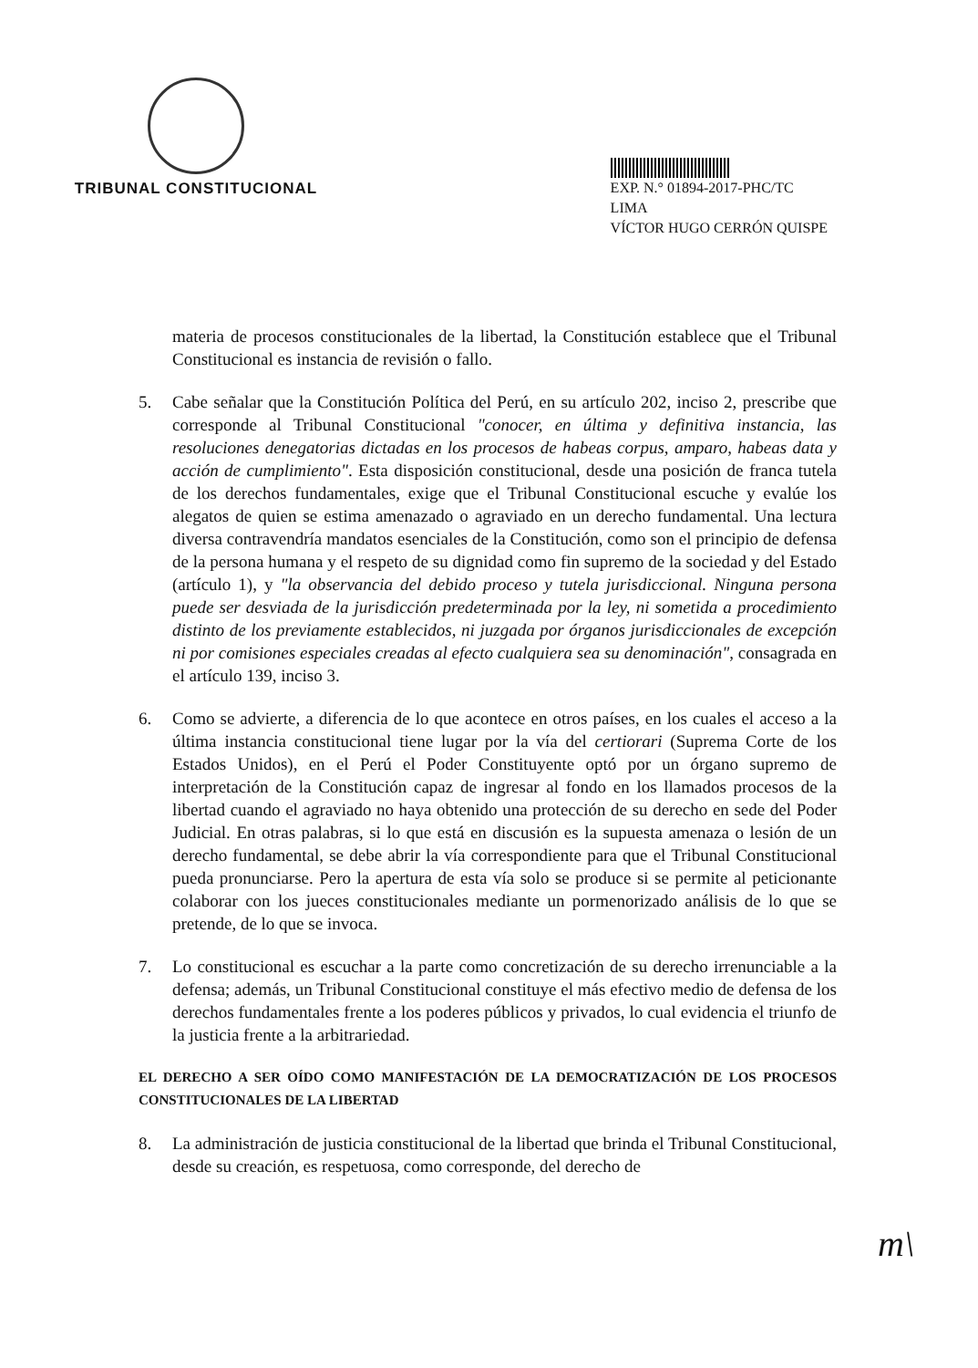TRIBUNAL CONSTITUCIONAL
EXP. N.° 01894-2017-PHC/TC
LIMA
VÍCTOR HUGO CERRÓN QUISPE
materia de procesos constitucionales de la libertad, la Constitución establece que el Tribunal Constitucional es instancia de revisión o fallo.
5. Cabe señalar que la Constitución Política del Perú, en su artículo 202, inciso 2, prescribe que corresponde al Tribunal Constitucional "conocer, en última y definitiva instancia, las resoluciones denegatorias dictadas en los procesos de habeas corpus, amparo, habeas data y acción de cumplimiento". Esta disposición constitucional, desde una posición de franca tutela de los derechos fundamentales, exige que el Tribunal Constitucional escuche y evalúe los alegatos de quien se estima amenazado o agraviado en un derecho fundamental. Una lectura diversa contravendría mandatos esenciales de la Constitución, como son el principio de defensa de la persona humana y el respeto de su dignidad como fin supremo de la sociedad y del Estado (artículo 1), y "la observancia del debido proceso y tutela jurisdiccional. Ninguna persona puede ser desviada de la jurisdicción predeterminada por la ley, ni sometida a procedimiento distinto de los previamente establecidos, ni juzgada por órganos jurisdiccionales de excepción ni por comisiones especiales creadas al efecto cualquiera sea su denominación", consagrada en el artículo 139, inciso 3.
6. Como se advierte, a diferencia de lo que acontece en otros países, en los cuales el acceso a la última instancia constitucional tiene lugar por la vía del certiorari (Suprema Corte de los Estados Unidos), en el Perú el Poder Constituyente optó por un órgano supremo de interpretación de la Constitución capaz de ingresar al fondo en los llamados procesos de la libertad cuando el agraviado no haya obtenido una protección de su derecho en sede del Poder Judicial. En otras palabras, si lo que está en discusión es la supuesta amenaza o lesión de un derecho fundamental, se debe abrir la vía correspondiente para que el Tribunal Constitucional pueda pronunciarse. Pero la apertura de esta vía solo se produce si se permite al peticionante colaborar con los jueces constitucionales mediante un pormenorizado análisis de lo que se pretende, de lo que se invoca.
7. Lo constitucional es escuchar a la parte como concretización de su derecho irrenunciable a la defensa; además, un Tribunal Constitucional constituye el más efectivo medio de defensa de los derechos fundamentales frente a los poderes públicos y privados, lo cual evidencia el triunfo de la justicia frente a la arbitrariedad.
EL DERECHO A SER OÍDO COMO MANIFESTACIÓN DE LA DEMOCRATIZACIÓN DE LOS PROCESOS CONSTITUCIONALES DE LA LIBERTAD
8. La administración de justicia constitucional de la libertad que brinda el Tribunal Constitucional, desde su creación, es respetuosa, como corresponde, del derecho de
m\